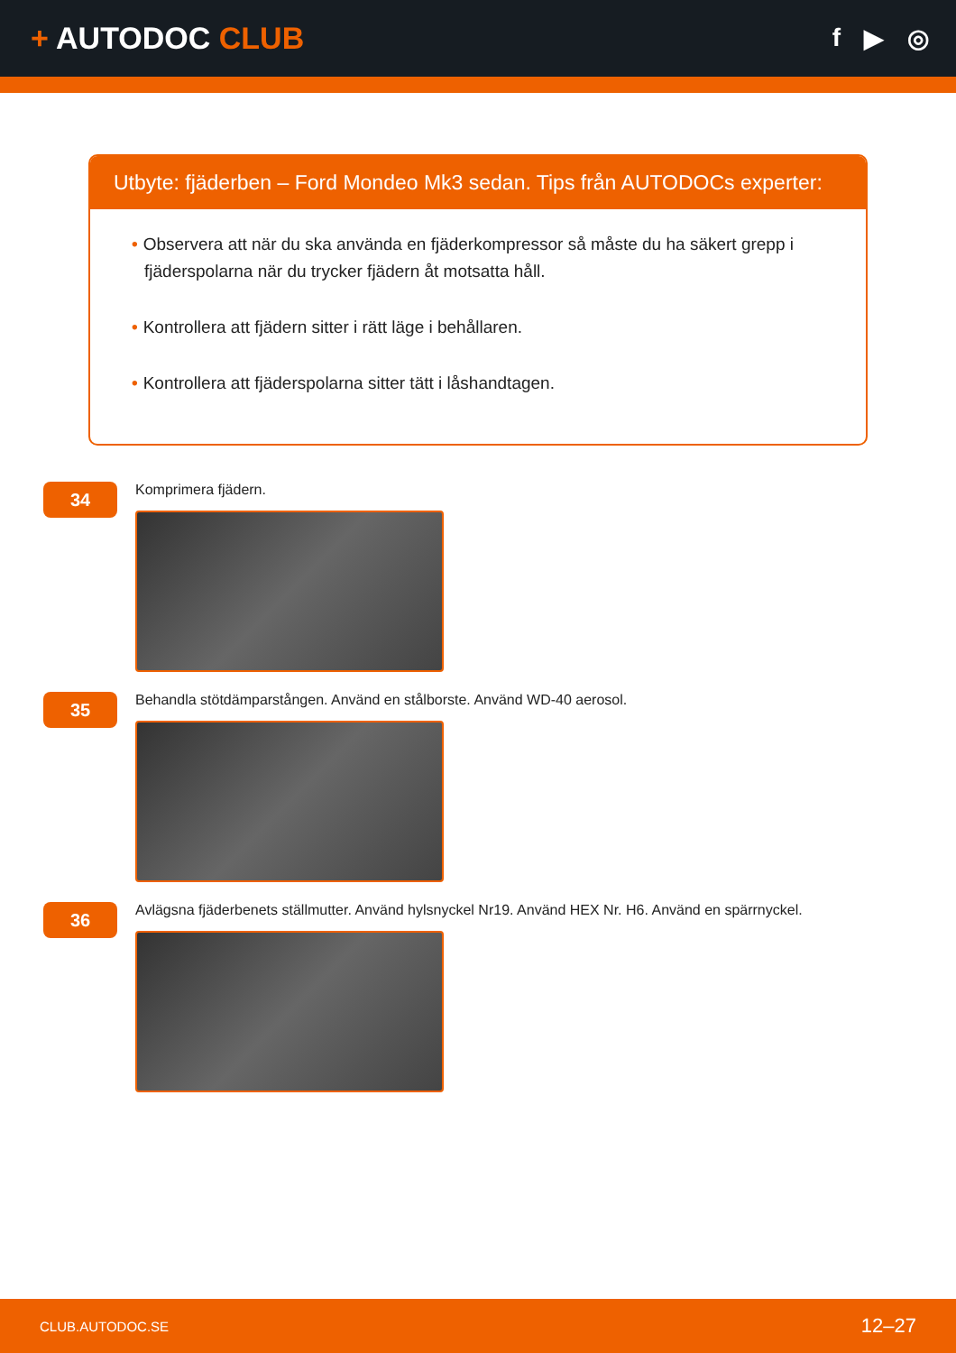+ AUTODOC CLUB
f ▶ ◎
Utbyte: fjäderben – Ford Mondeo Mk3 sedan. Tips från AUTODOCs experter:
• Observera att när du ska använda en fjäderkompressor så måste du ha säkert grepp i fjäderspolarna när du trycker fjädern åt motsatta håll.
• Kontrollera att fjädern sitter i rätt läge i behållaren.
• Kontrollera att fjäderspolarna sitter tätt i låshandtagen.
34
Komprimera fjädern.
35
Behandla stötdämparstången. Använd en stålborste. Använd WD-40 aerosol.
36
Avlägsna fjäderbenets ställmutter. Använd hylsnyckel Nr19. Använd HEX Nr. H6. Använd en spärrnyckel.
CLUB.AUTODOC.SE 12–27